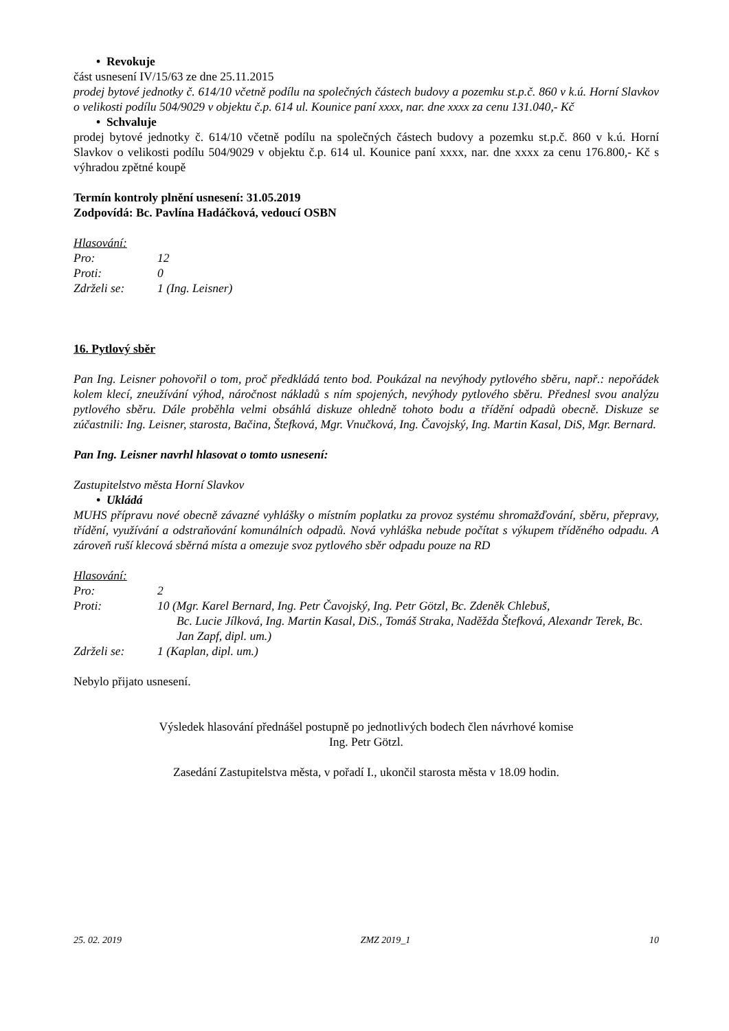• Revokuje
část usnesení IV/15/63 ze dne 25.11.2015
prodej bytové jednotky č. 614/10 včetně podílu na společných částech budovy a pozemku st.p.č. 860 v k.ú. Horní Slavkov o velikosti podílu 504/9029 v objektu č.p. 614 ul. Kounice paní xxxx, nar. dne xxxx za cenu 131.040,- Kč
• Schvaluje
prodej bytové jednotky č. 614/10 včetně podílu na společných částech budovy a pozemku st.p.č. 860 v k.ú. Horní Slavkov o velikosti podílu 504/9029 v objektu č.p. 614 ul. Kounice paní xxxx, nar. dne xxxx za cenu 176.800,- Kč s výhradou zpětné koupě
Termín kontroly plnění usnesení: 31.05.2019
Zodpovídá: Bc. Pavlína Hadáčková, vedoucí OSBN
Hlasování:
| Pro: | 12 |
| Proti: | 0 |
| Zdrželi se: | 1 (Ing. Leisner) |
16. Pytlový sběr
Pan Ing. Leisner pohovořil o tom, proč předkládá tento bod. Poukázal na nevýhody pytlového sběru, např.: nepořádek kolem klecí, zneužívání výhod, náročnost nákladů s ním spojených, nevýhody pytlového sběru. Přednesl svou analýzu pytlového sběru. Dále proběhla velmi obsáhlá diskuze ohledně tohoto bodu a třídění odpadů obecně. Diskuze se zúčastnili: Ing. Leisner, starosta, Bačina, Štefková, Mgr. Vnučková, Ing. Čavojský, Ing. Martin Kasal, DiS, Mgr. Bernard.
Pan Ing. Leisner navrhl hlasovat o tomto usnesení:
Zastupitelstvo města Horní Slavkov
• Ukládá
MUHS přípravu nové obecně závazné vyhlášky o místním poplatku za provoz systému shromažďování, sběru, přepravy, třídění, využívání a odstraňování komunálních odpadů. Nová vyhláška nebude počítat s výkupem tříděného odpadu. A zároveň ruší klecová sběrná místa a omezuje svoz pytlového sběr odpadu pouze na RD
Hlasování:
| Pro: | 2 |
| Proti: | 10 (Mgr. Karel Bernard, Ing. Petr Čavojský, Ing. Petr Götzl, Bc. Zdeněk Chlebuš, Bc. Lucie Jílková, Ing. Martin Kasal, DiS., Tomáš Straka, Naděžda Štefková, Alexandr Terek, Bc. Jan Zapf, dipl. um.) |
| Zdrželi se: | 1 (Kaplan, dipl. um.) |
Nebylo přijato usnesení.
Výsledek hlasování přednášel postupně po jednotlivých bodech člen návrhové komise
Ing. Petr Götzl.
Zasedání Zastupitelstva města, v pořadí I., ukončil starosta města v 18.09 hodin.
25. 02. 2019 ZMZ 2019_1 10